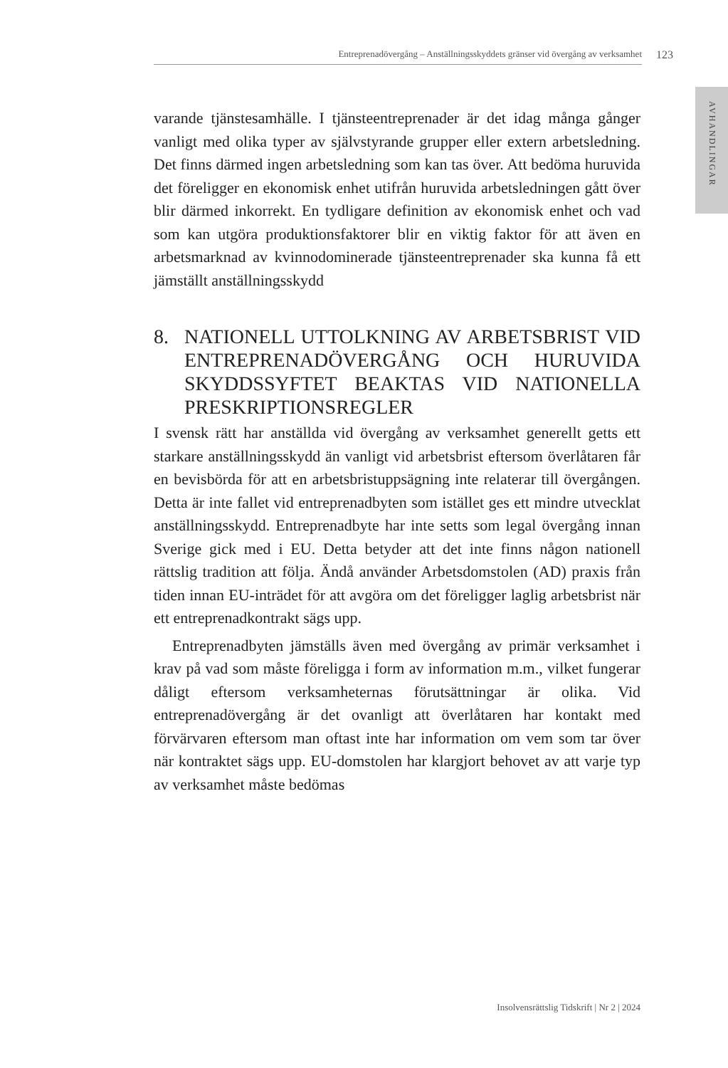Entreprenadövergång – Anställningsskyddets gränser vid övergång av verksamhet
123
AVHANDLINGAR
varande tjänstesamhälle. I tjänsteentreprenader är det idag många gånger vanligt med olika typer av självstyrande grupper eller extern arbetsledning. Det finns därmed ingen arbetsledning som kan tas över. Att bedöma huruvida det föreligger en ekonomisk enhet utifrån huruvida arbetsledningen gått över blir därmed inkorrekt. En tydligare definition av ekonomisk enhet och vad som kan utgöra produktionsfaktorer blir en viktig faktor för att även en arbetsmarknad av kvinnodominerade tjänsteentreprenader ska kunna få ett jämställt anställningsskydd
8. NATIONELL UTTOLKNING AV ARBETSBRIST VID ENTREPRENADÖVERGÅNG OCH HURUVIDA SKYDDSSYFTET BEAKTAS VID NATIONELLA PRESKRIPTIONSREGLER
I svensk rätt har anställda vid övergång av verksamhet generellt getts ett starkare anställningsskydd än vanligt vid arbetsbrist eftersom överlåtaren får en bevisbörda för att en arbetsbristuppsägning inte relaterar till övergången. Detta är inte fallet vid entreprenadbyten som istället ges ett mindre utvecklat anställningsskydd. Entreprenadbyte har inte setts som legal övergång innan Sverige gick med i EU. Detta betyder att det inte finns någon nationell rättslig tradition att följa. Ändå använder Arbetsdomstolen (AD) praxis från tiden innan EU-inträdet för att avgöra om det föreligger laglig arbetsbrist när ett entreprenadkontrakt sägs upp.
Entreprenadbyten jämställs även med övergång av primär verksamhet i krav på vad som måste föreligga i form av information m.m., vilket fungerar dåligt eftersom verksamheternas förutsättningar är olika. Vid entreprenadövergång är det ovanligt att överlåtaren har kontakt med förvärvaren eftersom man oftast inte har information om vem som tar över när kontraktet sägs upp. EU-domstolen har klargjort behovet av att varje typ av verksamhet måste bedömas
Insolvensrättslig Tidskrift | Nr 2 | 2024